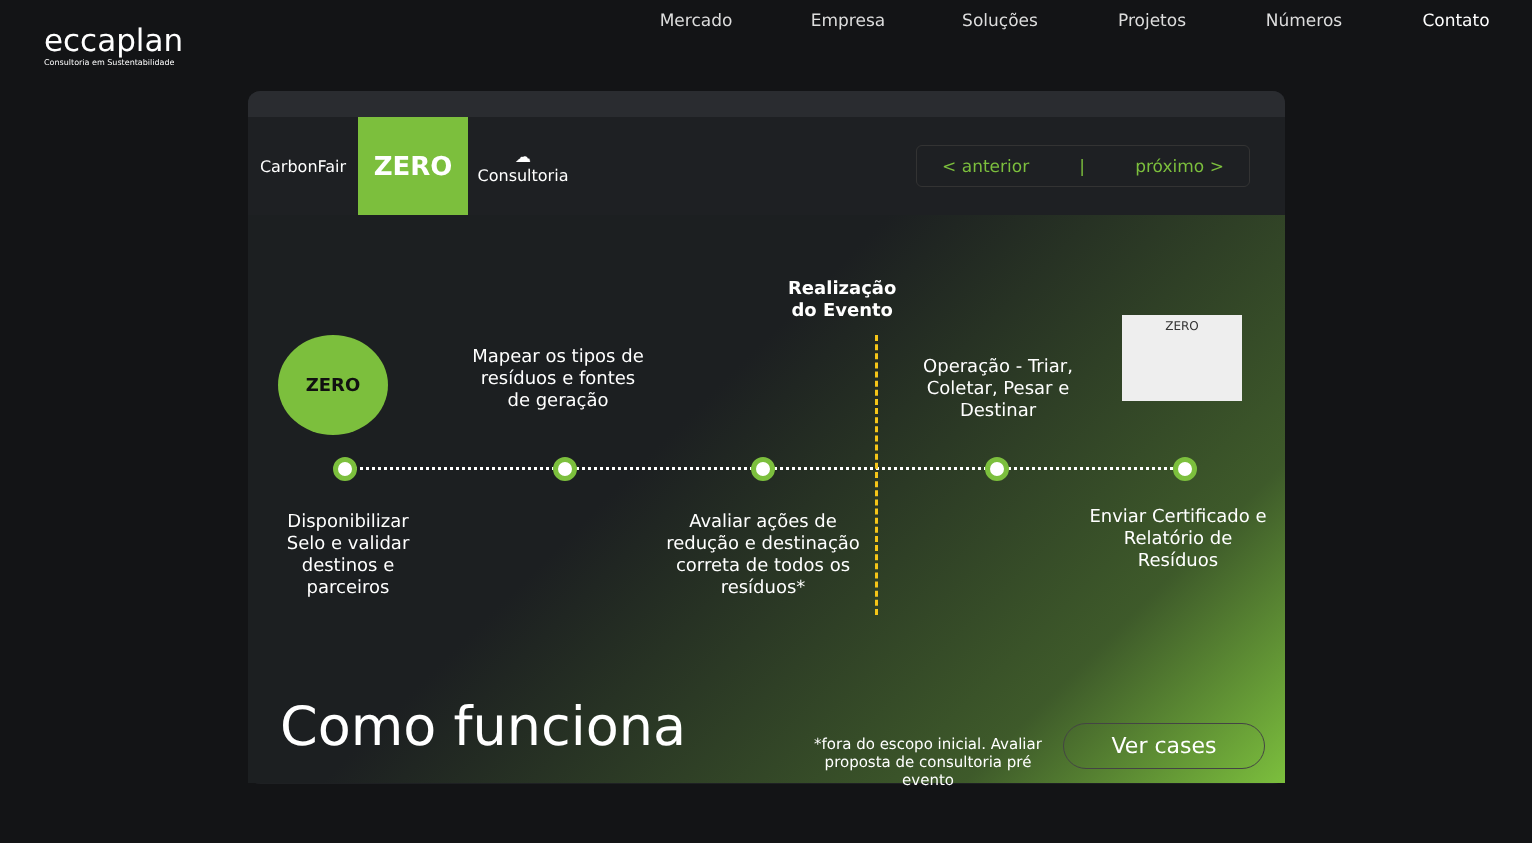eccaplan
Consultoria em Sustentabilidade
Mercado Empresa Soluções Projetos Números Contato
CarbonFair
ZERO
☁ Consultoria
< anterior | próximo >
Realização
do Evento
ZERO
Mapear os tipos de resíduos e fontes de geração
Operação - Triar, Coletar, Pesar e Destinar
ZERO
Disponibilizar Selo e validar destinos e parceiros
Avaliar ações de redução e destinação correta de todos os resíduos*
Enviar Certificado e Relatório de Resíduos
Como funciona
*fora do escopo inicial. Avaliar proposta de consultoria pré evento
Ver cases